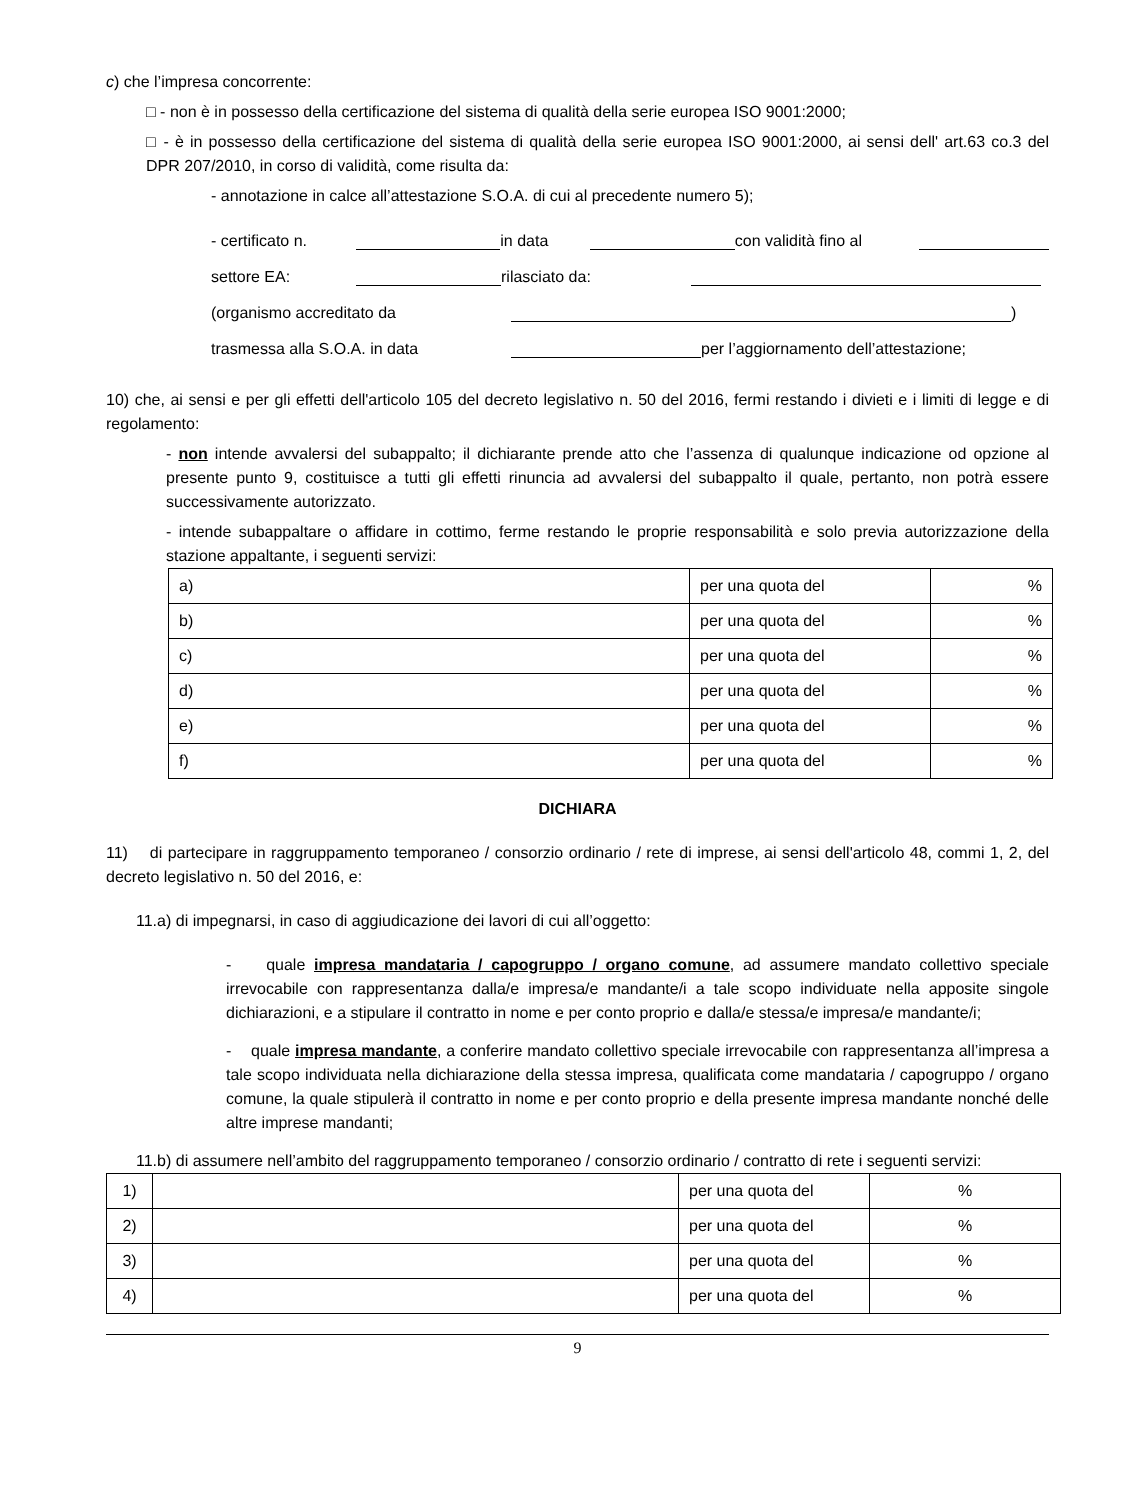c) che l’impresa concorrente:
□ - non è in possesso della certificazione del sistema di qualità della serie europea ISO 9001:2000;
□ - è in possesso della certificazione del sistema di qualità della serie europea ISO 9001:2000, ai sensi dell' art.63 co.3 del DPR 207/2010, in corso di validità, come risulta da:
- annotazione in calce all’attestazione S.O.A. di cui al precedente numero 5);
- certificato n. in data con validità fino al
settore EA: rilasciato da:
(organismo accreditato da )
trasmessa alla S.O.A. in data per l’aggiornamento dell’attestazione;
10) che, ai sensi e per gli effetti dell'articolo 105 del decreto legislativo n. 50 del 2016, fermi restando i divieti e i limiti di legge e di regolamento:
- non intende avvalersi del subappalto; il dichiarante prende atto che l’assenza di qualunque indicazione od opzione al presente punto 9, costituisce a tutti gli effetti rinuncia ad avvalersi del subappalto il quale, pertanto, non potrà essere successivamente autorizzato.
- intende subappaltare o affidare in cottimo, ferme restando le proprie responsabilità e solo previa autorizzazione della stazione appaltante, i seguenti servizi:
| a) | per una quota del | % |
| b) | per una quota del | % |
| c) | per una quota del | % |
| d) | per una quota del | % |
| e) | per una quota del | % |
| f) | per una quota del | % |
DICHIARA
11) di partecipare in raggruppamento temporaneo / consorzio ordinario / rete di imprese, ai sensi dell'articolo 48, commi 1, 2, del decreto legislativo n. 50 del 2016, e:
11.a) di impegnarsi, in caso di aggiudicazione dei lavori di cui all’oggetto:
- quale impresa mandataria / capogruppo / organo comune, ad assumere mandato collettivo speciale irrevocabile con rappresentanza dalla/e impresa/e mandante/i a tale scopo individuate nella apposite singole dichiarazioni, e a stipulare il contratto in nome e per conto proprio e dalla/e stessa/e impresa/e mandante/i;
- quale impresa mandante, a conferire mandato collettivo speciale irrevocabile con rappresentanza all’impresa a tale scopo individuata nella dichiarazione della stessa impresa, qualificata come mandataria / capogruppo / organo comune, la quale stipulerà il contratto in nome e per conto proprio e della presente impresa mandante nonché delle altre imprese mandanti;
11.b) di assumere nell’ambito del raggruppamento temporaneo / consorzio ordinario / contratto di rete i seguenti servizi:
| 1) | | per una quota del | % |
| 2) | | per una quota del | % |
| 3) | | per una quota del | % |
| 4) | | per una quota del | % |
9